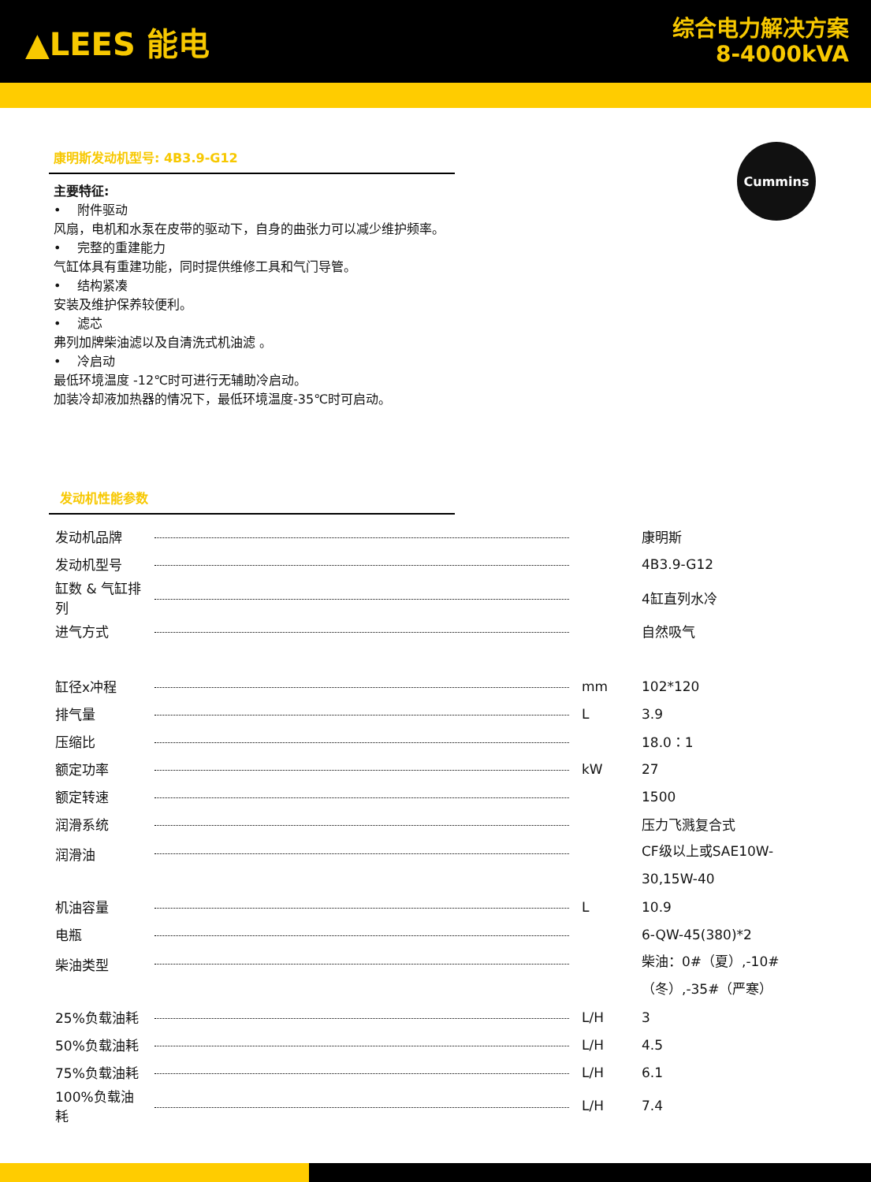▲LEES 能电
综合电力解决方案
8-4000kVA
Cummins
康明斯发动机型号: 4B3.9-G12
主要特征:
• 附件驱动
风扇，电机和水泵在皮带的驱动下，自身的曲张力可以减少维护频率。
• 完整的重建能力
气缸体具有重建功能，同时提供维修工具和气门导管。
• 结构紧凑
安装及维护保养较便利。
• 滤芯
弗列加牌柴油滤以及自清洗式机油滤 。
• 冷启动
最低环境温度 -12℃时可进行无辅助冷启动。
加装冷却液加热器的情况下，最低环境温度-35℃时可启动。
发动机性能参数
| 发动机品牌 | | | 康明斯 |
| 发动机型号 | | | 4B3.9-G12 |
| 缸数 & 气缸排列 | | | 4缸直列水冷 |
| 进气方式 | | | 自然吸气 |
| 缸径x冲程 | | mm | 102*120 |
| 排气量 | | L | 3.9 |
| 压缩比 | | | 18.0：1 |
| 额定功率 | | kW | 27 |
| 额定转速 | | | 1500 |
| 润滑系统 | | | 压力飞溅复合式 |
| 润滑油 | | | CF级以上或SAE10W-30,15W-40 |
| 机油容量 | | L | 10.9 |
| 电瓶 | | | 6-QW-45(380)*2 |
| 柴油类型 | | | 柴油：0#（夏）,-10#（冬）,-35#（严寒） |
| 25%负载油耗 | | L/H | 3 |
| 50%负载油耗 | | L/H | 4.5 |
| 75%负载油耗 | | L/H | 6.1 |
| 100%负载油耗 | | L/H | 7.4 |